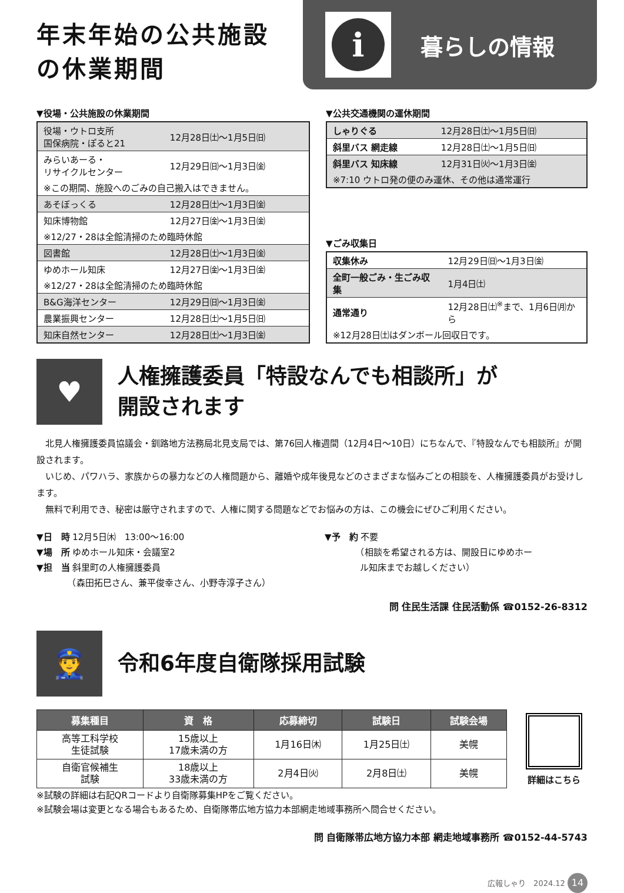年末年始の公共施設
の休業期間
i
暮らしの情報
▼役場・公共施設の休業期間
| 役場・ウトロ支所 国保病院・ぽると21 | 12月28日㈯〜1月5日㈰ |
| みらいあーる・ リサイクルセンター | 12月29日㈰〜1月3日㈮ |
| ※この期間、施設へのごみの自己搬入はできません。 | |
| あそぼっくる | 12月28日㈯〜1月3日㈮ |
| 知床博物館 | 12月27日㈮〜1月3日㈮ |
| ※12/27・28は全館清掃のため臨時休館 | |
| 図書館 | 12月28日㈯〜1月3日㈮ |
| ゆめホール知床 | 12月27日㈮〜1月3日㈮ |
| ※12/27・28は全館清掃のため臨時休館 | |
| B&G海洋センター | 12月29日㈰〜1月3日㈮ |
| 農業振興センター | 12月28日㈯〜1月5日㈰ |
| 知床自然センター | 12月28日㈯〜1月3日㈮ |
▼公共交通機関の運休期間
| しゃりぐる | 12月28日㈯〜1月5日㈰ |
| 斜里バス 網走線 | 12月28日㈯〜1月5日㈰ |
| 斜里バス 知床線 | 12月31日㈫〜1月3日㈮ |
| ※7:10 ウトロ発の便のみ運休、その他は通常運行 | |
▼ごみ収集日
| 収集休み | 12月29日㈰〜1月3日㈮ |
| 全町一般ごみ・生ごみ収集 | 1月4日㈯ |
| 通常通り | 12月28日㈯<sup>※</sup>まで、1月6日㈪から |
| ※12月28日㈯はダンボール回収日です。 | |
♥
人権擁護委員「特設なんでも相談所」が
開設されます
北見人権擁護委員協議会・釧路地方法務局北見支局では、第76回人権週間（12月4日〜10日）にちなんで、『特設なんでも相談所』が開設されます。
いじめ、パワハラ、家族からの暴力などの人権問題から、離婚や成年後見などのさまざまな悩みごとの相談を、人権擁護委員がお受けします。
無料で利用でき、秘密は厳守されますので、人権に関する問題などでお悩みの方は、この機会にぜひご利用ください。
▼日　時 12月5日㈭　13:00〜16:00
▼場　所 ゆめホール知床・会議室2
▼担　当 斜里町の人権擁護委員
　　　　（森田拓巳さん、兼平俊幸さん、小野寺淳子さん）
▼予　約 不要
　　　　（相談を希望される方は、開設日にゆめホー
　　　　ル知床までお越しください）
問 住民生活課 住民活動係 ☎0152-26-8312
👮
令和6年度自衛隊採用試験
| 募集種目 | 資 格 | 応募締切 | 試験日 | 試験会場 |
| --- | --- | --- | --- | --- |
| 高等工科学校 生徒試験 | 15歳以上 17歳未満の方 | 1月16日㈭ | 1月25日㈯ | 美幌 |
| 自衛官候補生 試験 | 18歳以上 33歳未満の方 | 2月4日㈫ | 2月8日㈯ | 美幌 |
詳細はこちら
※試験の詳細は右記QRコードより自衛隊募集HPをご覧ください。
※試験会場は変更となる場合もあるため、自衛隊帯広地方協力本部網走地域事務所へ問合せください。
問 自衛隊帯広地方協力本部 網走地域事務所 ☎0152-44-5743
広報しゃり　2024.12 14